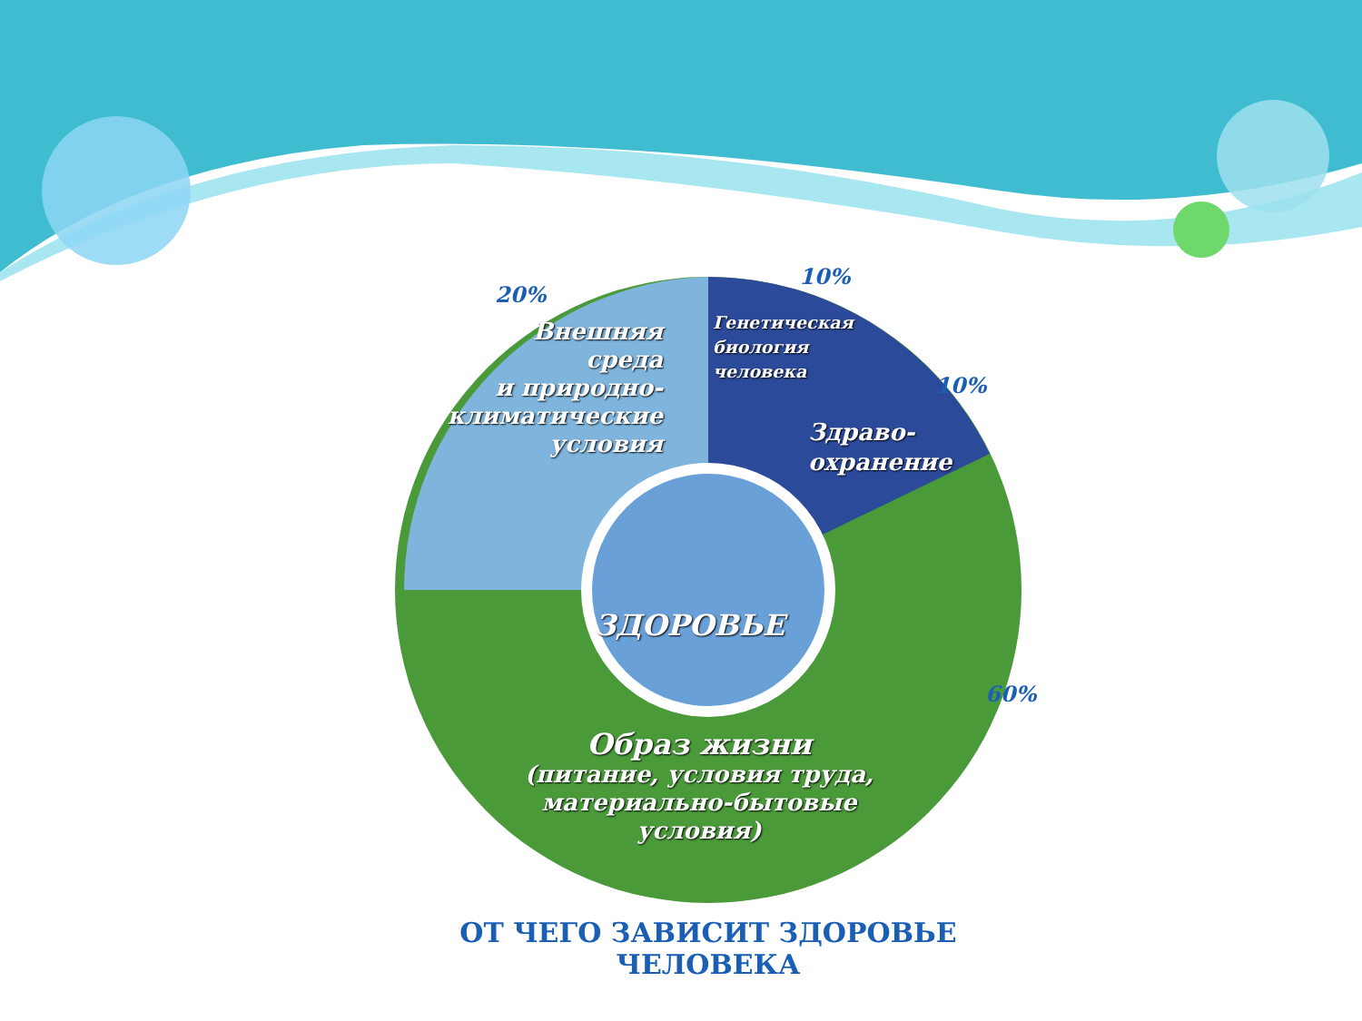20%
10%
10%
60%
Внешняя
среда
и природно-
климатические
условия
Генетическая
биология
человека
Здраво-
охранение
ЗДОРОВЬЕ
Образ жизни
(питание, условия труда,
материально-бытовые
условия)
ОТ ЧЕГО ЗАВИСИТ ЗДОРОВЬЕ ЧЕЛОВЕКА